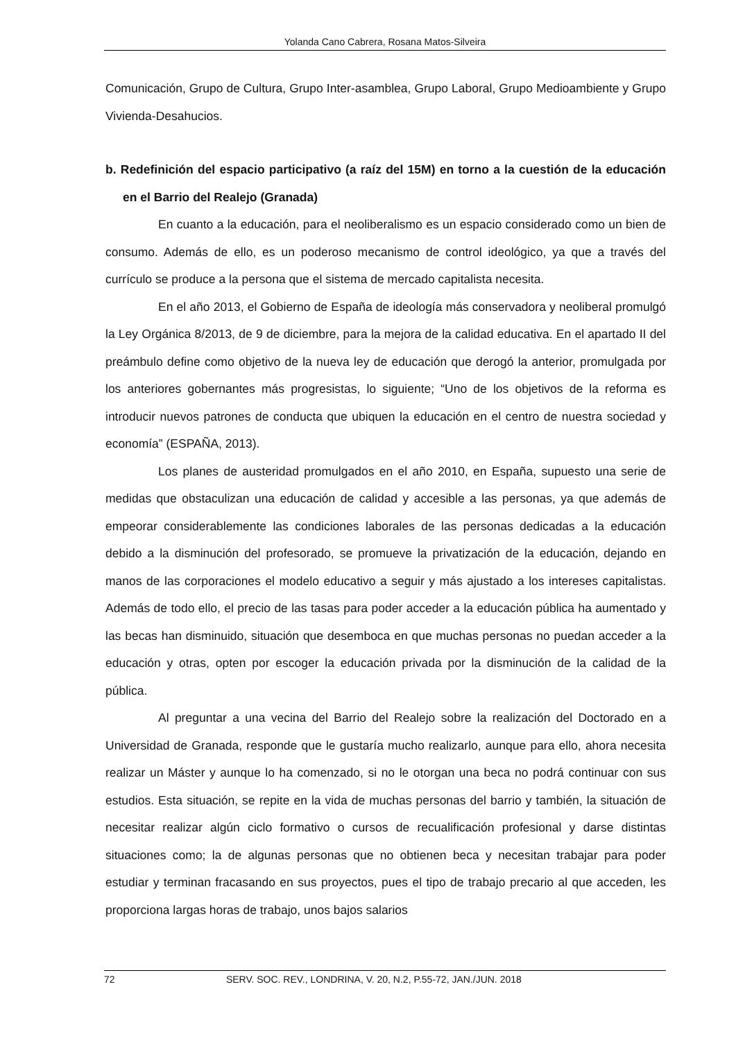Yolanda Cano Cabrera, Rosana Matos-Silveira
Comunicación, Grupo de Cultura, Grupo Inter-asamblea, Grupo Laboral, Grupo Medioambiente y Grupo Vivienda-Desahucios.
b. Redefinición del espacio participativo (a raíz del 15M) en torno a la cuestión de la educación en el Barrio del Realejo (Granada)
En cuanto a la educación, para el neoliberalismo es un espacio considerado como un bien de consumo. Además de ello, es un poderoso mecanismo de control ideológico, ya que a través del currículo se produce a la persona que el sistema de mercado capitalista necesita.
En el año 2013, el Gobierno de España de ideología más conservadora y neoliberal promulgó la Ley Orgánica 8/2013, de 9 de diciembre, para la mejora de la calidad educativa. En el apartado II del preámbulo define como objetivo de la nueva ley de educación que derogó la anterior, promulgada por los anteriores gobernantes más progresistas, lo siguiente; “Uno de los objetivos de la reforma es introducir nuevos patrones de conducta que ubiquen la educación en el centro de nuestra sociedad y economía” (ESPAÑA, 2013).
Los planes de austeridad promulgados en el año 2010, en España, supuesto una serie de medidas que obstaculizan una educación de calidad y accesible a las personas, ya que además de empeorar considerablemente las condiciones laborales de las personas dedicadas a la educación debido a la disminución del profesorado, se promueve la privatización de la educación, dejando en manos de las corporaciones el modelo educativo a seguir y más ajustado a los intereses capitalistas. Además de todo ello, el precio de las tasas para poder acceder a la educación pública ha aumentado y las becas han disminuido, situación que desemboca en que muchas personas no puedan acceder a la educación y otras, opten por escoger la educación privada por la disminución de la calidad de la pública.
Al preguntar a una vecina del Barrio del Realejo sobre la realización del Doctorado en a Universidad de Granada, responde que le gustaría mucho realizarlo, aunque para ello, ahora necesita realizar un Máster y aunque lo ha comenzado, si no le otorgan una beca no podrá continuar con sus estudios. Esta situación, se repite en la vida de muchas personas del barrio y también, la situación de necesitar realizar algún ciclo formativo o cursos de recualificación profesional y darse distintas situaciones como; la de algunas personas que no obtienen beca y necesitan trabajar para poder estudiar y terminan fracasando en sus proyectos, pues el tipo de trabajo precario al que acceden, les proporciona largas horas de trabajo, unos bajos salarios
72 SERV. SOC. REV., LONDRINA, V. 20, N.2, P.55-72, JAN./JUN. 2018